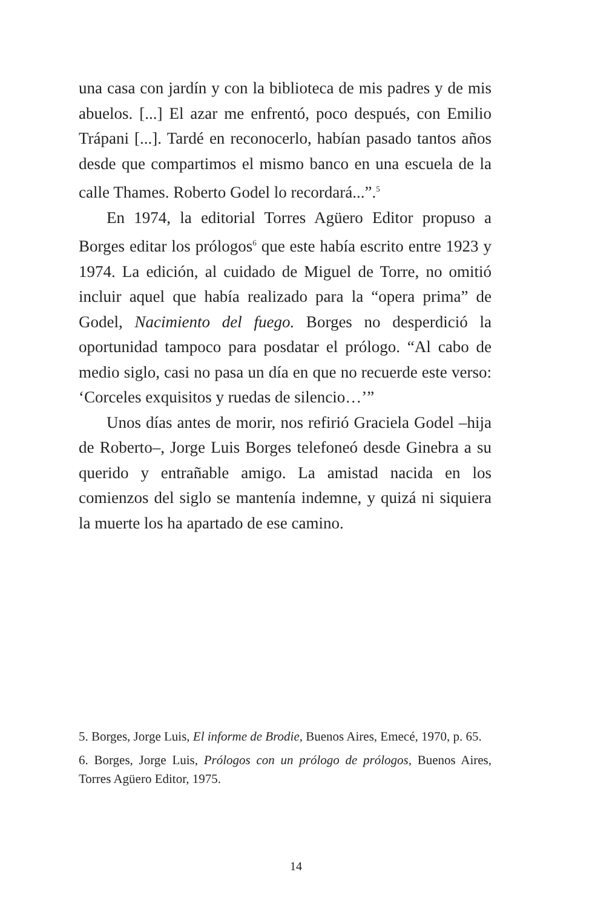una casa con jardín y con la biblioteca de mis padres y de mis abuelos. [...] El azar me enfrentó, poco después, con Emilio Trápani [...]. Tardé en reconocerlo, habían pasado tantos años desde que compartimos el mismo banco en una escuela de la calle Thames. Roberto Godel lo recordará...”.<sup>5</sup>
En 1974, la editorial Torres Agüero Editor propuso a Borges editar los prólogos<sup>6</sup> que este había escrito entre 1923 y 1974. La edición, al cuidado de Miguel de Torre, no omitió incluir aquel que había realizado para la “opera prima” de Godel, Nacimiento del fuego. Borges no desperdició la oportunidad tampoco para posdatar el prólogo. “Al cabo de medio siglo, casi no pasa un día en que no recuerde este verso: ‘Corceles exquisitos y ruedas de silencio…’”
Unos días antes de morir, nos refirió Graciela Godel –hija de Roberto–, Jorge Luis Borges telefoneó desde Ginebra a su querido y entrañable amigo. La amistad nacida en los comienzos del siglo se mantenía indemne, y quizá ni siquiera la muerte los ha apartado de ese camino.
5. Borges, Jorge Luis, El informe de Brodie, Buenos Aires, Emecé, 1970, p. 65.
6. Borges, Jorge Luis, Prólogos con un prólogo de prólogos, Buenos Aires, Torres Agüero Editor, 1975.
14